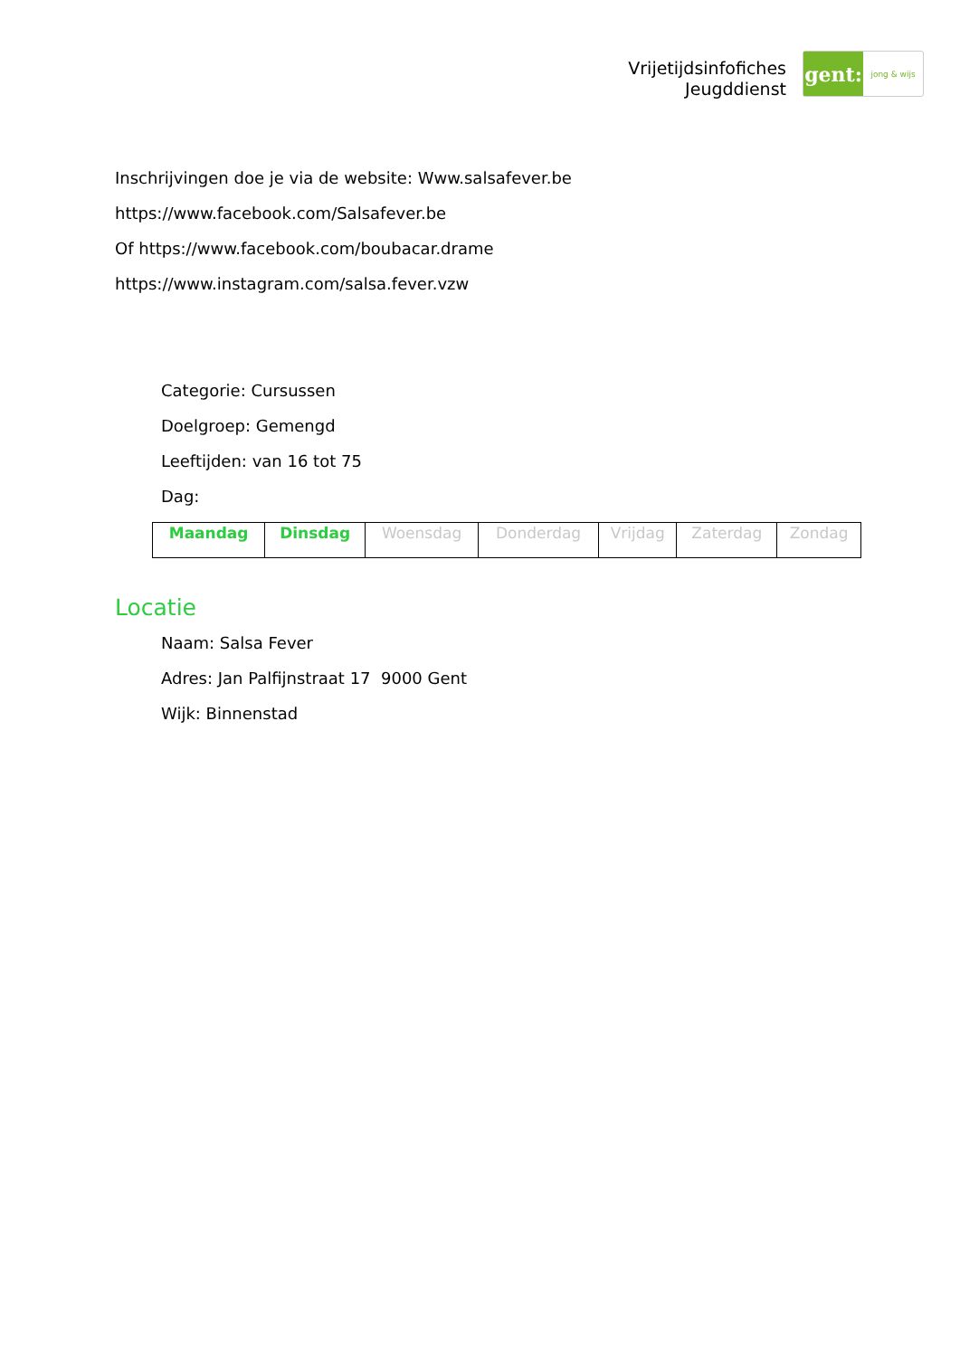Vrijetijdsinfofiches
Jeugddienst
gent:
jong & wijs
Inschrijvingen doe je via de website: Www.salsafever.be
https://www.facebook.com/Salsafever.be
Of https://www.facebook.com/boubacar.drame
https://www.instagram.com/salsa.fever.vzw
Categorie: Cursussen
Doelgroep: Gemengd
Leeftijden: van 16 tot 75
Dag:
| Maandag | Dinsdag | Woensdag | Donderdag | Vrijdag | Zaterdag | Zondag |
Locatie
Naam: Salsa Fever
Adres: Jan Palfijnstraat 17 9000 Gent
Wijk: Binnenstad